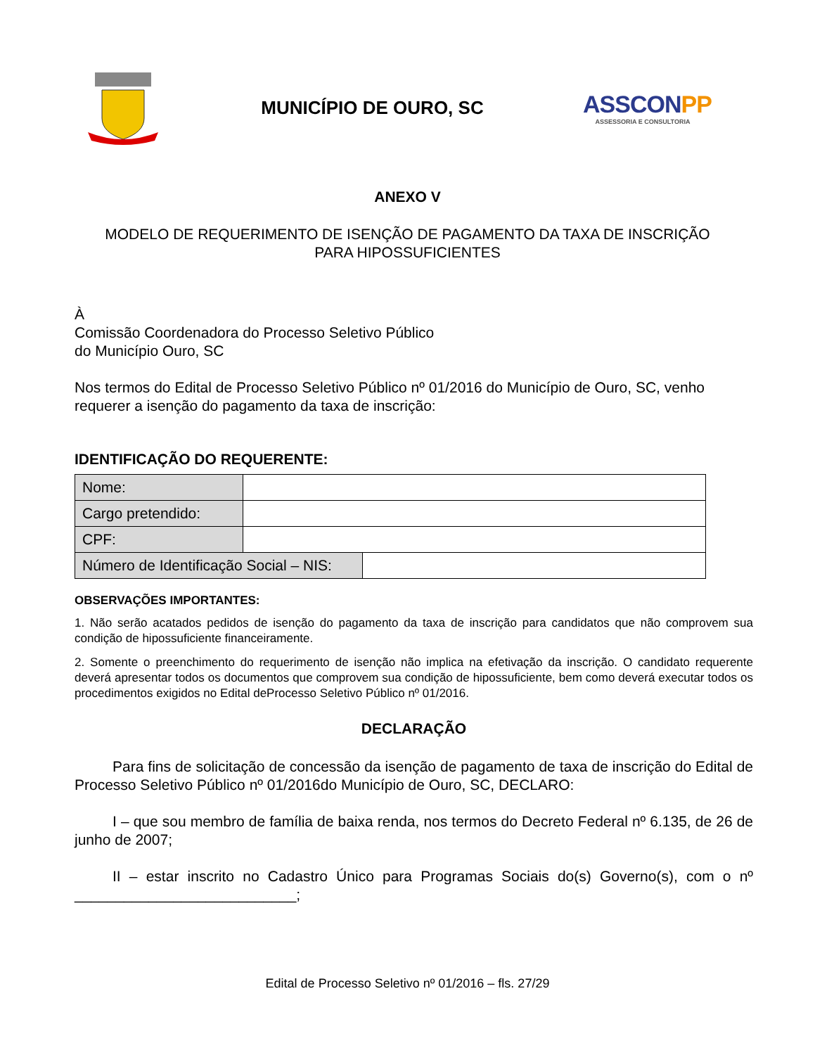MUNICÍPIO DE OURO, SC
ASSCONPP
ASSESSORIA E CONSULTORIA
ANEXO V
MODELO DE REQUERIMENTO DE ISENÇÃO DE PAGAMENTO DA TAXA DE INSCRIÇÃO
PARA HIPOSSUFICIENTES
À
Comissão Coordenadora do Processo Seletivo Público
do Município Ouro, SC
Nos termos do Edital de Processo Seletivo Público nº 01/2016 do Município de Ouro, SC, venho requerer a isenção do pagamento da taxa de inscrição:
IDENTIFICAÇÃO DO REQUERENTE:
| Nome: | |
| Cargo pretendido: | |
| CPF: | |
| Número de Identificação Social – NIS: | |
OBSERVAÇÕES IMPORTANTES:
1. Não serão acatados pedidos de isenção do pagamento da taxa de inscrição para candidatos que não comprovem sua condição de hipossuficiente financeiramente.
2. Somente o preenchimento do requerimento de isenção não implica na efetivação da inscrição. O candidato requerente deverá apresentar todos os documentos que comprovem sua condição de hipossuficiente, bem como deverá executar todos os procedimentos exigidos no Edital deProcesso Seletivo Público nº 01/2016.
DECLARAÇÃO
Para fins de solicitação de concessão da isenção de pagamento de taxa de inscrição do Edital de Processo Seletivo Público nº 01/2016do Município de Ouro, SC, DECLARO:
I – que sou membro de família de baixa renda, nos termos do Decreto Federal nº 6.135, de 26 de junho de 2007;
II – estar inscrito no Cadastro Único para Programas Sociais do(s) Governo(s), com o nº ___________________________;
Edital de Processo Seletivo nº 01/2016 – fls. 27/29